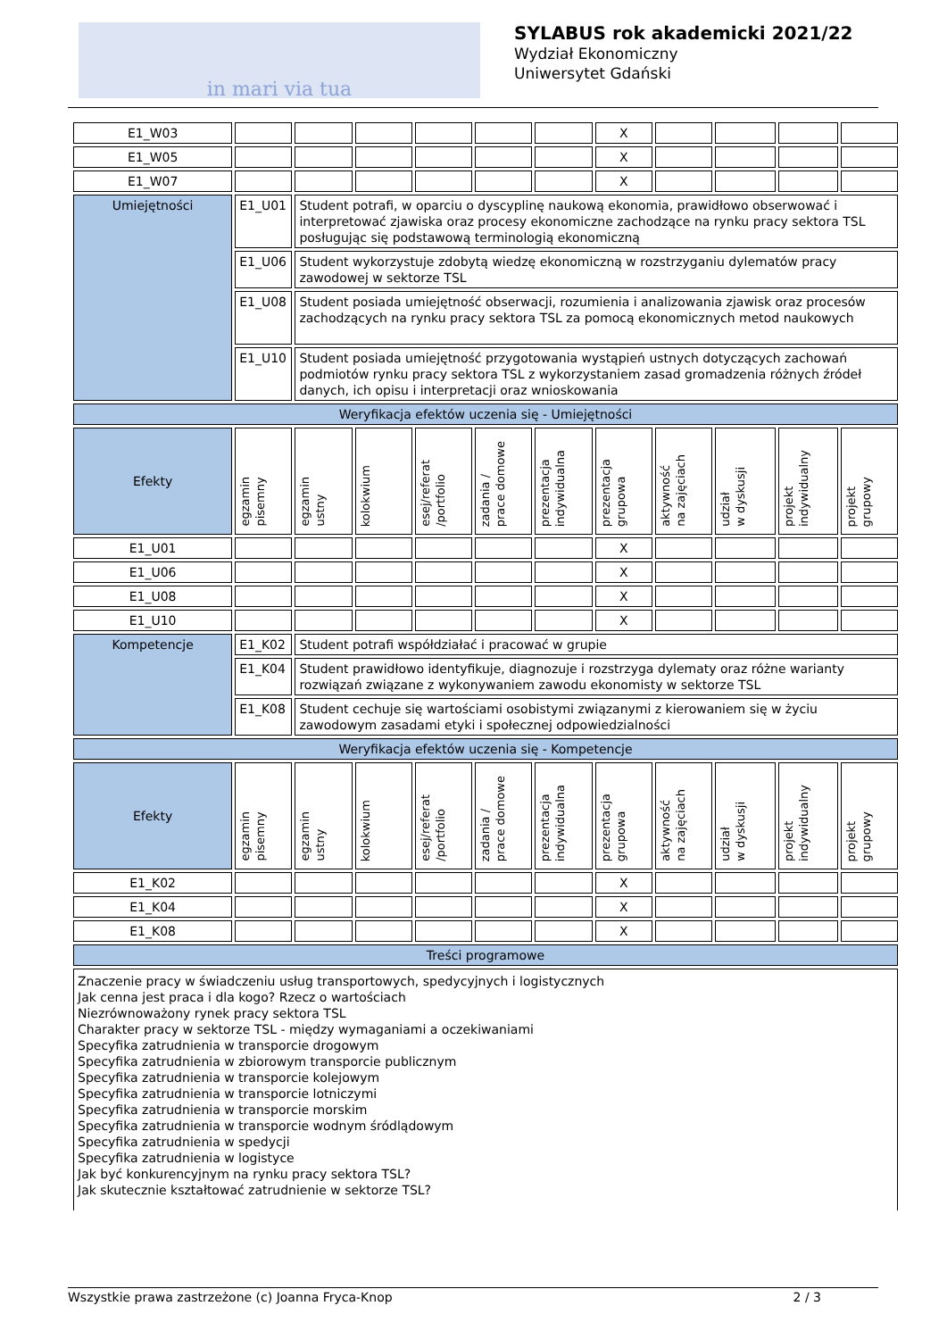in mari via tua
SYLABUS rok akademicki 2021/22
Wydział Ekonomiczny
Uniwersytet Gdański
| E1_W03 | | | | | | | X | | | | |
| E1_W05 | | | | | | | X | | | | |
| E1_W07 | | | | | | | X | | | | |
| Umiejętności | E1_U01 | Student potrafi, w oparciu o dyscyplinę naukową ekonomia, prawidłowo obserwować i interpretować zjawiska oraz procesy ekonomiczne zachodzące na rynku pracy sektora TSL posługując się podstawową terminologią ekonomiczną | | | | | | | | | |
| | E1_U06 | Student wykorzystuje zdobytą wiedzę ekonomiczną w rozstrzyganiu dylematów pracy zawodowej w sektorze TSL | | | | | | | | | |
| | E1_U08 | Student posiada umiejętność obserwacji, rozumienia i analizowania zjawisk oraz procesów zachodzących na rynku pracy sektora TSL za pomocą ekonomicznych metod naukowych | | | | | | | | | |
| | E1_U10 | Student posiada umiejętność przygotowania wystąpień ustnych dotyczących zachowań podmiotów rynku pracy sektora TSL z wykorzystaniem zasad gromadzenia różnych źródeł danych, ich opisu i interpretacji oraz wnioskowania | | | | | | | | | |
| Weryfikacja efektów uczenia się - Umiejętności | | | | | | | | | | | |
| Efekty | egzamin pisemny | egzamin ustny | kolokwium | esej/referat /portfolio | zadania / prace domowe | prezentacja indywidualna | prezentacja grupowa | aktywność na zajęciach | udział w dyskusji | projekt indywidualny | projekt grupowy |
| E1_U01 | | | | | | | X | | | | |
| E1_U06 | | | | | | | X | | | | |
| E1_U08 | | | | | | | X | | | | |
| E1_U10 | | | | | | | X | | | | |
| Kompetencje | E1_K02 | Student potrafi współdziałać i pracować w grupie | | | | | | | | | |
| | E1_K04 | Student prawidłowo identyfikuje, diagnozuje i rozstrzyga dylematy oraz różne warianty rozwiązań związane z wykonywaniem zawodu ekonomisty w sektorze TSL | | | | | | | | | |
| | E1_K08 | Student cechuje się wartościami osobistymi związanymi z kierowaniem się w życiu zawodowym zasadami etyki i społecznej odpowiedzialności | | | | | | | | | |
| Weryfikacja efektów uczenia się - Kompetencje | | | | | | | | | | | |
| Efekty | egzamin pisemny | egzamin ustny | kolokwium | esej/referat /portfolio | zadania / prace domowe | prezentacja indywidualna | prezentacja grupowa | aktywność na zajęciach | udział w dyskusji | projekt indywidualny | projekt grupowy |
| E1_K02 | | | | | | | X | | | | |
| E1_K04 | | | | | | | X | | | | |
| E1_K08 | | | | | | | X | | | | |
| Treści programowe | | | | | | | | | | | |
Znaczenie pracy w świadczeniu usług transportowych, spedycyjnych i logistycznych
Jak cenna jest praca i dla kogo? Rzecz o wartościach
Niezrównoważony rynek pracy sektora TSL
Charakter pracy w sektorze TSL - między wymaganiami a oczekiwaniami
Specyfika zatrudnienia w transporcie drogowym
Specyfika zatrudnienia w zbiorowym transporcie publicznym
Specyfika zatrudnienia w transporcie kolejowym
Specyfika zatrudnienia w transporcie lotniczymi
Specyfika zatrudnienia w transporcie morskim
Specyfika zatrudnienia w transporcie wodnym śródlądowym
Specyfika zatrudnienia w spedycji
Specyfika zatrudnienia w logistyce
Jak być konkurencyjnym na rynku pracy sektora TSL?
Jak skutecznie kształtować zatrudnienie w sektorze TSL?
Wszystkie prawa zastrzeżone (c) Joanna Fryca-Knop 2 / 3